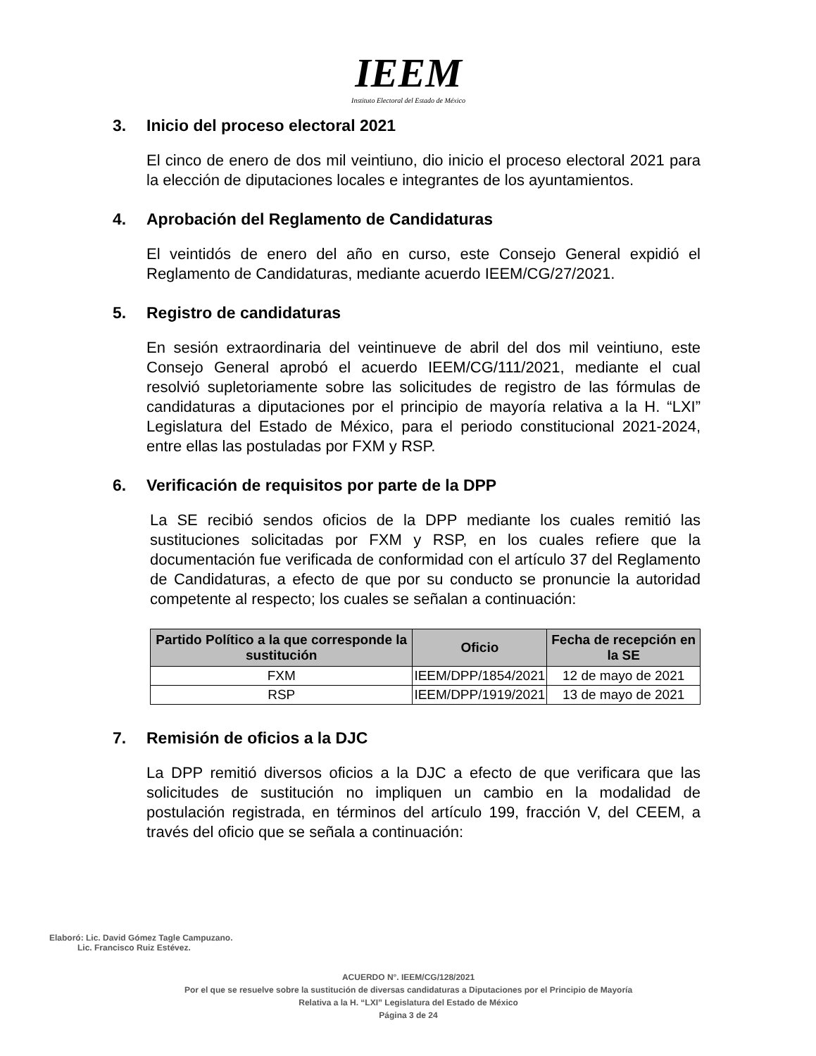IEEM
Instituto Electoral del Estado de México
3. Inicio del proceso electoral 2021
El cinco de enero de dos mil veintiuno, dio inicio el proceso electoral 2021 para la elección de diputaciones locales e integrantes de los ayuntamientos.
4. Aprobación del Reglamento de Candidaturas
El veintidós de enero del año en curso, este Consejo General expidió el Reglamento de Candidaturas, mediante acuerdo IEEM/CG/27/2021.
5. Registro de candidaturas
En sesión extraordinaria del veintinueve de abril del dos mil veintiuno, este Consejo General aprobó el acuerdo IEEM/CG/111/2021, mediante el cual resolvió supletoriamente sobre las solicitudes de registro de las fórmulas de candidaturas a diputaciones por el principio de mayoría relativa a la H. “LXI” Legislatura del Estado de México, para el periodo constitucional 2021-2024, entre ellas las postuladas por FXM y RSP.
6. Verificación de requisitos por parte de la DPP
La SE recibió sendos oficios de la DPP mediante los cuales remitió las sustituciones solicitadas por FXM y RSP, en los cuales refiere que la documentación fue verificada de conformidad con el artículo 37 del Reglamento de Candidaturas, a efecto de que por su conducto se pronuncie la autoridad competente al respecto; los cuales se señalan a continuación:
| Partido Político a la que corresponde la sustitución | Oficio | Fecha de recepción en la SE |
| --- | --- | --- |
| FXM | IEEM/DPP/1854/2021 | 12 de mayo de 2021 |
| RSP | IEEM/DPP/1919/2021 | 13 de mayo de 2021 |
7. Remisión de oficios a la DJC
La DPP remitió diversos oficios a la DJC a efecto de que verificara que las solicitudes de sustitución no impliquen un cambio en la modalidad de postulación registrada, en términos del artículo 199, fracción V, del CEEM, a través del oficio que se señala a continuación:
Elaboró: Lic. David Gómez Tagle Campuzano.
Lic. Francisco Ruiz Estévez.
ACUERDO N°. IEEM/CG/128/2021
Por el que se resuelve sobre la sustitución de diversas candidaturas a Diputaciones por el Principio de Mayoría
Relativa a la H. “LXI” Legislatura del Estado de México
Página 3 de 24